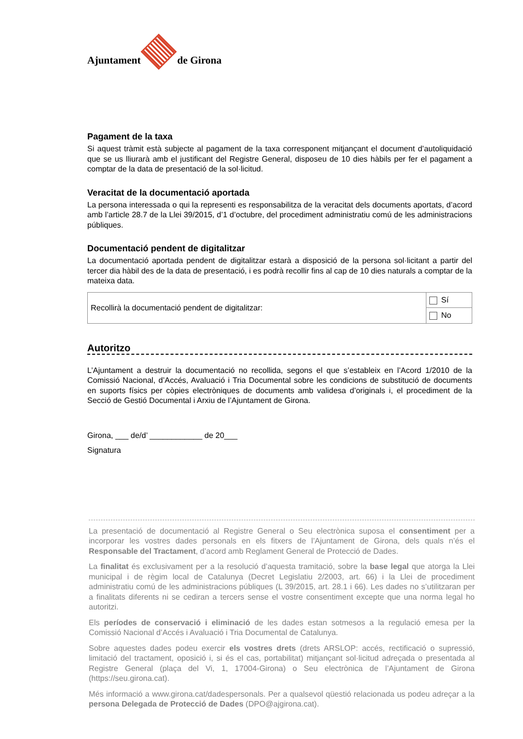Ajuntament
de Girona
Pagament de la taxa
Si aquest tràmit està subjecte al pagament de la taxa corresponent mitjançant el document d’autoliquidació que se us lliurarà amb el justificant del Registre General, disposeu de 10 dies hàbils per fer el pagament a comptar de la data de presentació de la sol·licitud.
Veracitat de la documentació aportada
La persona interessada o qui la representi es responsabilitza de la veracitat dels documents aportats, d’acord amb l’article 28.7 de la Llei 39/2015, d’1 d’octubre, del procediment administratiu comú de les administracions públiques.
Documentació pendent de digitalitzar
La documentació aportada pendent de digitalitzar estarà a disposició de la persona sol·licitant a partir del tercer dia hàbil des de la data de presentació, i es podrà recollir fins al cap de 10 dies naturals a comptar de la mateixa data.
| Recollirà la documentació pendent de digitalitzar: | Sí |
| | No |
Autoritzo
L’Ajuntament a destruir la documentació no recollida, segons el que s’estableix en l’Acord 1/2010 de la Comissió Nacional, d’Accés, Avaluació i Tria Documental sobre les condicions de substitució de documents en suports físics per còpies electròniques de documents amb validesa d’originals i, el procediment de la Secció de Gestió Documental i Arxiu de l’Ajuntament de Girona.
Girona, ___ de/d’ ____________ de 20___
Signatura
La presentació de documentació al Registre General o Seu electrònica suposa el consentiment per a incorporar les vostres dades personals en els fitxers de l’Ajuntament de Girona, dels quals n’és el Responsable del Tractament, d’acord amb Reglament General de Protecció de Dades.
La finalitat és exclusivament per a la resolució d’aquesta tramitació, sobre la base legal que atorga la Llei municipal i de règim local de Catalunya (Decret Legislatiu 2/2003, art. 66) i la Llei de procediment administratiu comú de les administracions públiques (L 39/2015, art. 28.1 i 66). Les dades no s’utilitzaran per a finalitats diferents ni se cediran a tercers sense el vostre consentiment excepte que una norma legal ho autoritzi.
Els períodes de conservació i eliminació de les dades estan sotmesos a la regulació emesa per la Comissió Nacional d’Accés i Avaluació i Tria Documental de Catalunya.
Sobre aquestes dades podeu exercir els vostres drets (drets ARSLOP: accés, rectificació o supressió, limitació del tractament, oposició i, si és el cas, portabilitat) mitjançant sol·licitud adreçada o presentada al Registre General (plaça del Vi, 1, 17004-Girona) o Seu electrònica de l’Ajuntament de Girona (https://seu.girona.cat).
Més informació a www.girona.cat/dadespersonals. Per a qualsevol qüestió relacionada us podeu adreçar a la persona Delegada de Protecció de Dades (DPO@ajgirona.cat).